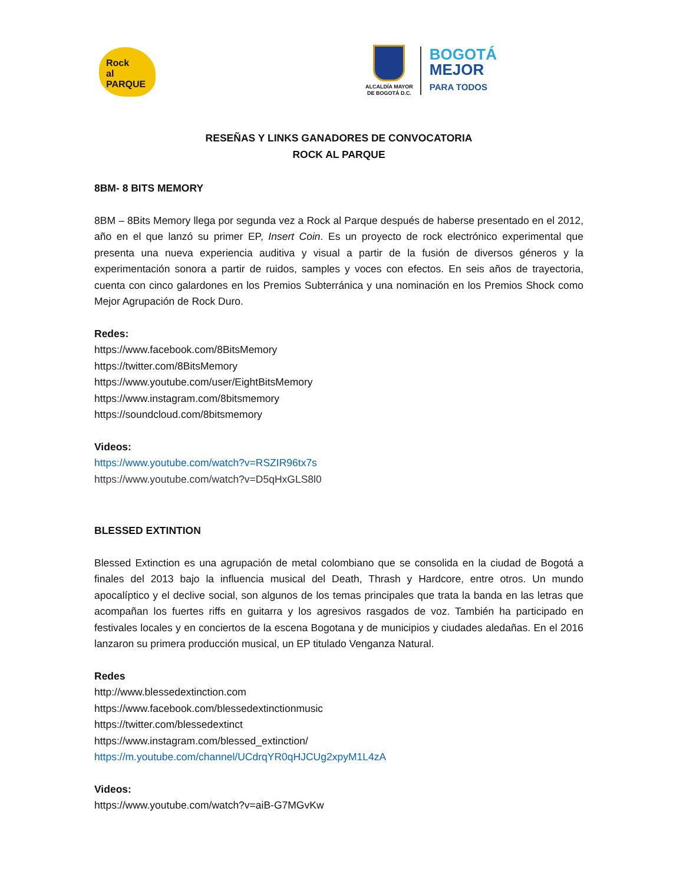Rock
al PARQUE
ALCALDÍA MAYOR
DE BOGOTÁ D.C.
BOGOTÁ
MEJOR
PARA TODOS
RESEÑAS Y LINKS GANADORES DE CONVOCATORIA
ROCK AL PARQUE
8BM- 8 BITS MEMORY
8BM – 8Bits Memory llega por segunda vez a Rock al Parque después de haberse presentado en el 2012, año en el que lanzó su primer EP, Insert Coin. Es un proyecto de rock electrónico experimental que presenta una nueva experiencia auditiva y visual a partir de la fusión de diversos géneros y la experimentación sonora a partir de ruidos, samples y voces con efectos. En seis años de trayectoria, cuenta con cinco galardones en los Premios Subterránica y una nominación en los Premios Shock como Mejor Agrupación de Rock Duro.
Redes:
https://www.facebook.com/8BitsMemory
https://twitter.com/8BitsMemory
https://www.youtube.com/user/EightBitsMemory
https://www.instagram.com/8bitsmemory
https://soundcloud.com/8bitsmemory
Videos:
https://www.youtube.com/watch?v=RSZIR96tx7s
https://www.youtube.com/watch?v=D5qHxGLS8l0
BLESSED EXTINTION
Blessed Extinction es una agrupación de metal colombiano que se consolida en la ciudad de Bogotá a finales del 2013 bajo la influencia musical del Death, Thrash y Hardcore, entre otros. Un mundo apocalíptico y el declive social, son algunos de los temas principales que trata la banda en las letras que acompañan los fuertes riffs en guitarra y los agresivos rasgados de voz. También ha participado en festivales locales y en conciertos de la escena Bogotana y de municipios y ciudades aledañas. En el 2016 lanzaron su primera producción musical, un EP titulado Venganza Natural.
Redes
http://www.blessedextinction.com
https://www.facebook.com/blessedextinctionmusic
https://twitter.com/blessedextinct
https://www.instagram.com/blessed_extinction/
https://m.youtube.com/channel/UCdrqYR0qHJCUg2xpyM1L4zA
Videos:
https://www.youtube.com/watch?v=aiB-G7MGvKw